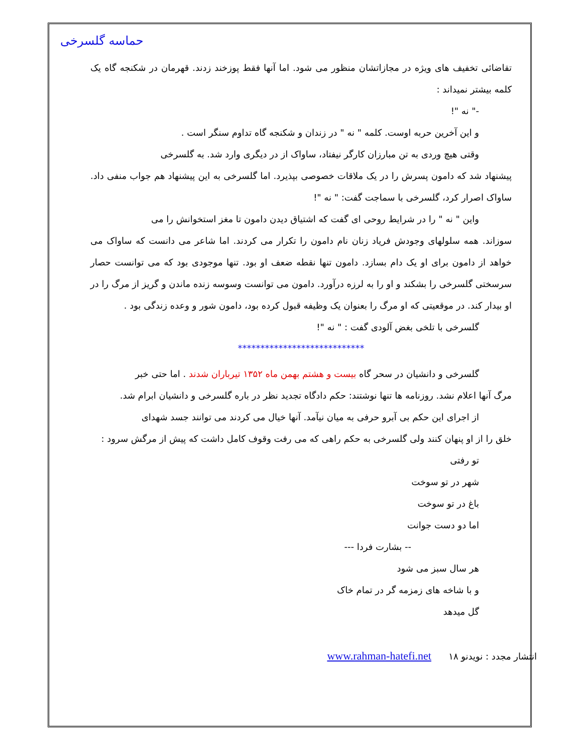حماسه گلسرخی
تقاضائی تخفیف های ویژه در مجازاتشان منظور می شود. اما آنها فقط پوزخند زدند. قهرمان در شکنجه گاه یک کلمه بیشتر نمیداند :
-" نه "!
و این آخرین حربه اوست. کلمه " نه " در زندان و شکنجه گاه تداوم سنگر است .
وقتی هیچ وردی به تن مبارزان کارگر نیفتاد، ساواک از در دیگری وارد شد. به گلسرخی
پیشنهاد شد که دامون پسرش را در یک ملاقات خصوصی بپذیرد. اما گلسرخی به این پیشنهاد هم جواب منفی داد. ساواک اصرار کرد، گلسرخی با سماجت گفت: " نه "!
واین " نه " را در شرایط روحی ای گفت که اشتیاق دیدن دامون تا مغز استخوانش را می
سوزاند. همه سلولهای وجودش فریاد زنان نام دامون را تکرار می کردند. اما شاعر می دانست که ساواک می خواهد از دامون برای او یک دام بسازد. دامون تنها نقطه ضعف او بود. تنها موجودی بود که می توانست حصار سرسختی گلسرخی را بشکند و او را به لرزه درآورد. دامون می توانست وسوسه زنده ماندن و گریز از مرگ را در او بیدار کند. در موقعیتی که او مرگ را بعنوان یک وظیفه قبول کرده بود، دامون شور و وعده زندگی بود .
گلسرخی با تلخی بغض آلودی گفت : " نه "!
****************************
گلسرخی و دانشیان در سحر گاه بیست و هشتم بهمن ماه ۱۳۵۲ تیرباران شدند . اما حتی خبر
مرگ آنها اعلام نشد. روزنامه ها تنها نوشتند: حکم دادگاه تجدید نظر در باره گلسرخی و دانشیان ابرام شد.
از اجرای این حکم بی آبرو حرفی به میان نیآمد. آنها خیال می کردند می توانند جسد شهدای
خلق را از او پنهان کنند ولی گلسرخی به حکم راهی که می رفت وقوف کامل داشت که پیش از مرگش سرود :
تو رفتی
شهر در تو سوخت
باغ در تو سوخت
اما دو دست جوانت
-- بشارت فردا ---
هر سال سبز می شود
و با شاخه های زمزمه گر در تمام خاک
گل میدهد
انتشار مجدد : نویدنو www.rahman-hatefi.net ۱۸